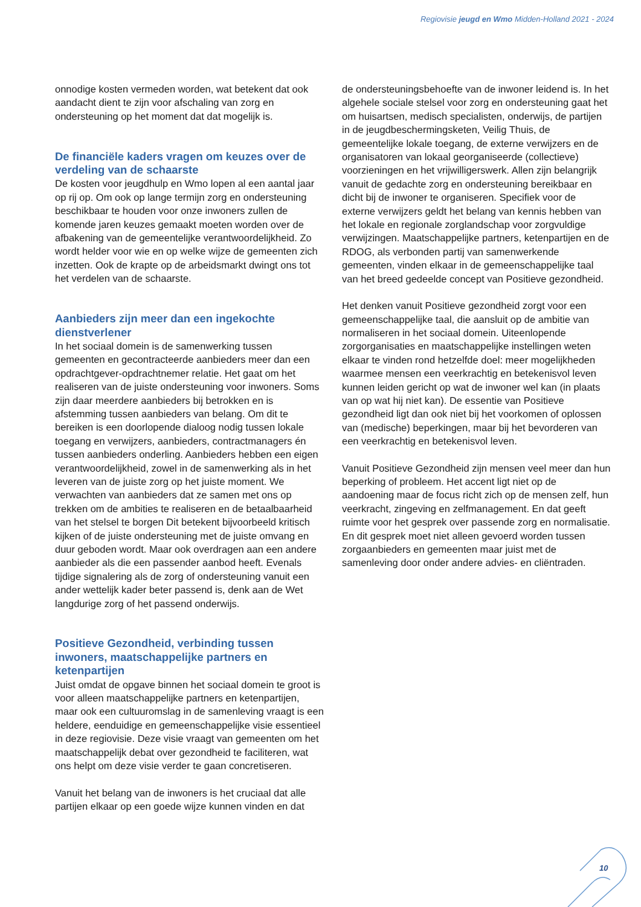Regiovisie jeugd en Wmo Midden-Holland 2021 - 2024
onnodige kosten vermeden worden, wat betekent dat ook aandacht dient te zijn voor afschaling van zorg en ondersteuning op het moment dat dat mogelijk is.
De financiële kaders vragen om keuzes over de verdeling van de schaarste
De kosten voor jeugdhulp en Wmo lopen al een aantal jaar op rij op. Om ook op lange termijn zorg en ondersteuning beschikbaar te houden voor onze inwoners zullen de komende jaren keuzes gemaakt moeten worden over de afbakening van de gemeentelijke verantwoordelijkheid. Zo wordt helder voor wie en op welke wijze de gemeenten zich inzetten. Ook de krapte op de arbeidsmarkt dwingt ons tot het verdelen van de schaarste.
Aanbieders zijn meer dan een ingekochte dienstverlener
In het sociaal domein is de samenwerking tussen gemeenten en gecontracteerde aanbieders meer dan een opdrachtgever-opdrachtnemer relatie. Het gaat om het realiseren van de juiste ondersteuning voor inwoners. Soms zijn daar meerdere aanbieders bij betrokken en is afstemming tussen aanbieders van belang. Om dit te bereiken is een doorlopende dialoog nodig tussen lokale toegang en verwijzers, aanbieders, contractmanagers én tussen aanbieders onderling. Aanbieders hebben een eigen verantwoordelijkheid, zowel in de samenwerking als in het leveren van de juiste zorg op het juiste moment. We verwachten van aanbieders dat ze samen met ons op trekken om de ambities te realiseren en de betaalbaarheid van het stelsel te borgen Dit betekent bijvoorbeeld kritisch kijken of de juiste ondersteuning met de juiste omvang en duur geboden wordt. Maar ook overdragen aan een andere aanbieder als die een passender aanbod heeft. Evenals tijdige signalering als de zorg of ondersteuning vanuit een ander wettelijk kader beter passend is, denk aan de Wet langdurige zorg of het passend onderwijs.
Positieve Gezondheid, verbinding tussen inwoners, maatschappelijke partners en ketenpartijen
Juist omdat de opgave binnen het sociaal domein te groot is voor alleen maatschappelijke partners en ketenpartijen, maar ook een cultuuromslag in de samenleving vraagt is een heldere, eenduidige en gemeenschappelijke visie essentieel in deze regiovisie. Deze visie vraagt van gemeenten om het maatschappelijk debat over gezondheid te faciliteren, wat ons helpt om deze visie verder te gaan concretiseren.
Vanuit het belang van de inwoners is het cruciaal dat alle partijen elkaar op een goede wijze kunnen vinden en dat
de ondersteuningsbehoefte van de inwoner leidend is. In het algehele sociale stelsel voor zorg en ondersteuning gaat het om huisartsen, medisch specialisten, onderwijs, de partijen in de jeugdbeschermingsketen, Veilig Thuis, de gemeentelijke lokale toegang, de externe verwijzers en de organisatoren van lokaal georganiseerde (collectieve) voorzieningen en het vrijwilligerswerk. Allen zijn belangrijk vanuit de gedachte zorg en ondersteuning bereikbaar en dicht bij de inwoner te organiseren. Specifiek voor de externe verwijzers geldt het belang van kennis hebben van het lokale en regionale zorglandschap voor zorgvuldige verwijzingen. Maatschappelijke partners, ketenpartijen en de RDOG, als verbonden partij van samenwerkende gemeenten, vinden elkaar in de gemeenschappelijke taal van het breed gedeelde concept van Positieve gezondheid.
Het denken vanuit Positieve gezondheid zorgt voor een gemeenschappelijke taal, die aansluit op de ambitie van normaliseren in het sociaal domein. Uiteenlopende zorgorganisaties en maatschappelijke instellingen weten elkaar te vinden rond hetzelfde doel: meer mogelijkheden waarmee mensen een veerkrachtig en betekenisvol leven kunnen leiden gericht op wat de inwoner wel kan (in plaats van op wat hij niet kan). De essentie van Positieve gezondheid ligt dan ook niet bij het voorkomen of oplossen van (medische) beperkingen, maar bij het bevorderen van een veerkrachtig en betekenisvol leven.
Vanuit Positieve Gezondheid zijn mensen veel meer dan hun beperking of probleem. Het accent ligt niet op de aandoening maar de focus richt zich op de mensen zelf, hun veerkracht, zingeving en zelfmanagement. En dat geeft ruimte voor het gesprek over passende zorg en normalisatie. En dit gesprek moet niet alleen gevoerd worden tussen zorgaanbieders en gemeenten maar juist met de samenleving door onder andere advies- en cliëntraden.
10